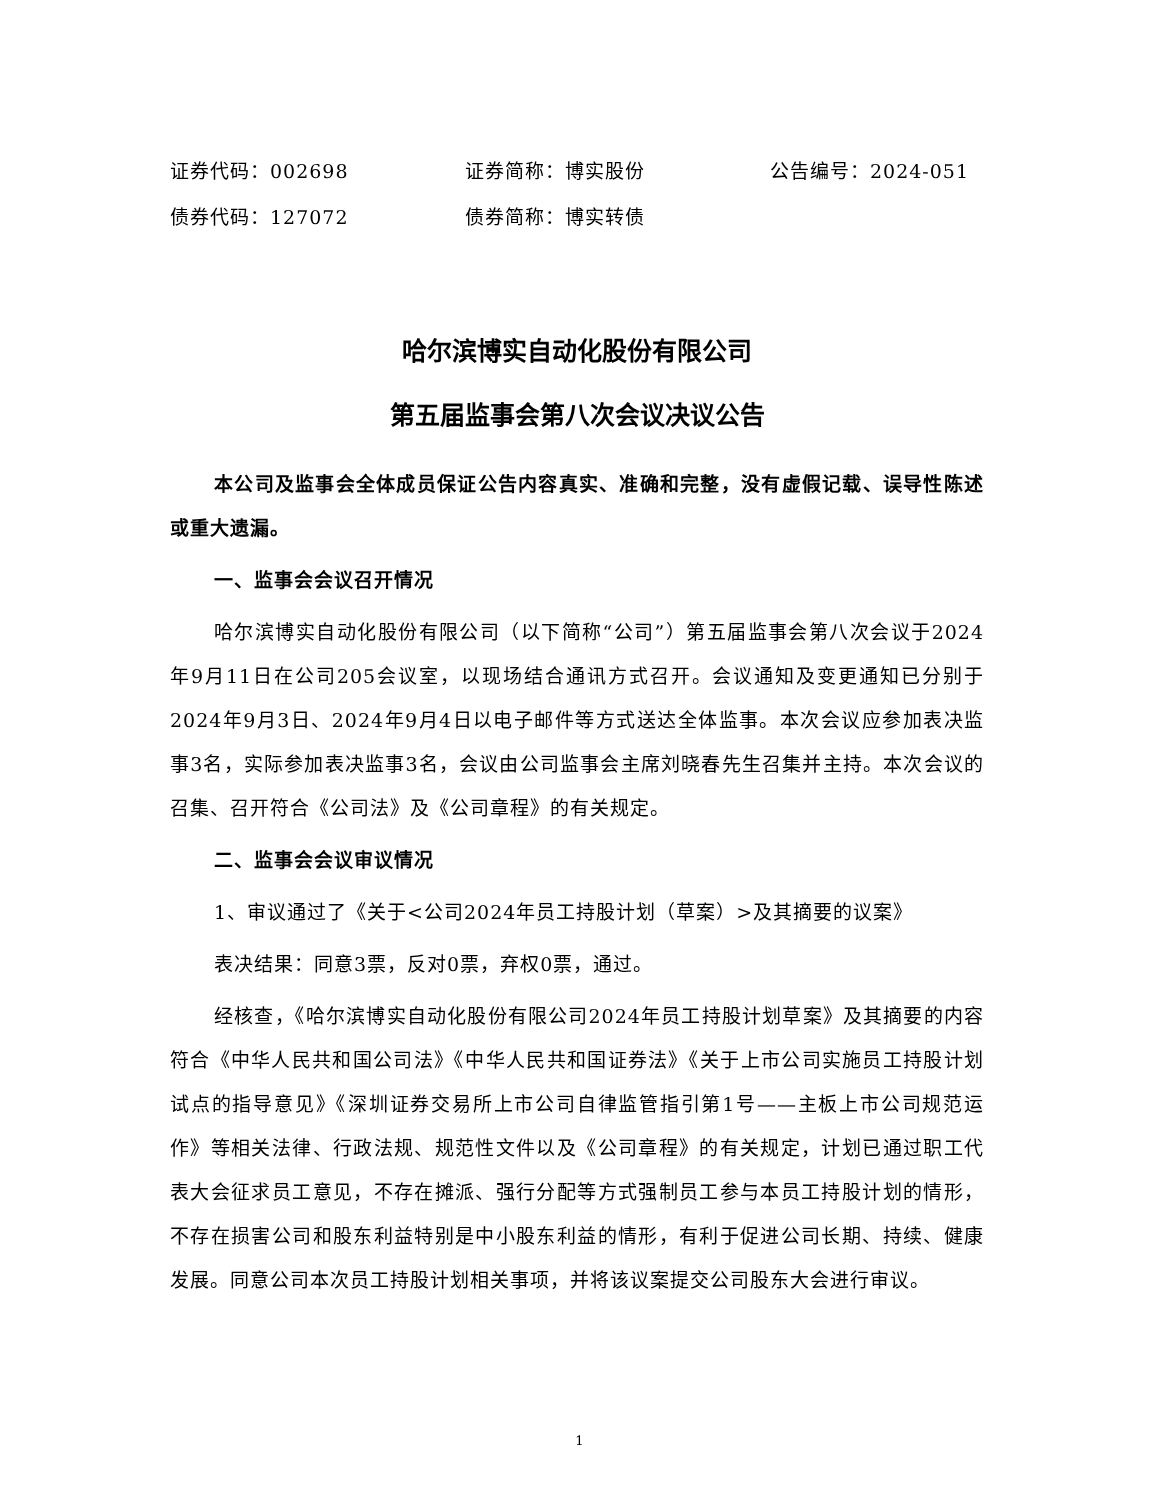证券代码：002698 证券简称：博实股份 公告编号：2024-051
债券代码：127072 债券简称：博实转债
哈尔滨博实自动化股份有限公司
第五届监事会第八次会议决议公告
本公司及监事会全体成员保证公告内容真实、准确和完整，没有虚假记载、误导性陈述或重大遗漏。
一、监事会会议召开情况
哈尔滨博实自动化股份有限公司（以下简称“公司”）第五届监事会第八次会议于2024年9月11日在公司205会议室，以现场结合通讯方式召开。会议通知及变更通知已分别于2024年9月3日、2024年9月4日以电子邮件等方式送达全体监事。本次会议应参加表决监事3名，实际参加表决监事3名，会议由公司监事会主席刘晓春先生召集并主持。本次会议的召集、召开符合《公司法》及《公司章程》的有关规定。
二、监事会会议审议情况
1、审议通过了《关于<公司2024年员工持股计划（草案）>及其摘要的议案》
表决结果：同意3票，反对0票，弃权0票，通过。
经核查，《哈尔滨博实自动化股份有限公司2024年员工持股计划草案》及其摘要的内容符合《中华人民共和国公司法》《中华人民共和国证券法》《关于上市公司实施员工持股计划试点的指导意见》《深圳证券交易所上市公司自律监管指引第1号——主板上市公司规范运作》等相关法律、行政法规、规范性文件以及《公司章程》的有关规定，计划已通过职工代表大会征求员工意见，不存在摊派、强行分配等方式强制员工参与本员工持股计划的情形，不存在损害公司和股东利益特别是中小股东利益的情形，有利于促进公司长期、持续、健康发展。同意公司本次员工持股计划相关事项，并将该议案提交公司股东大会进行审议。
1